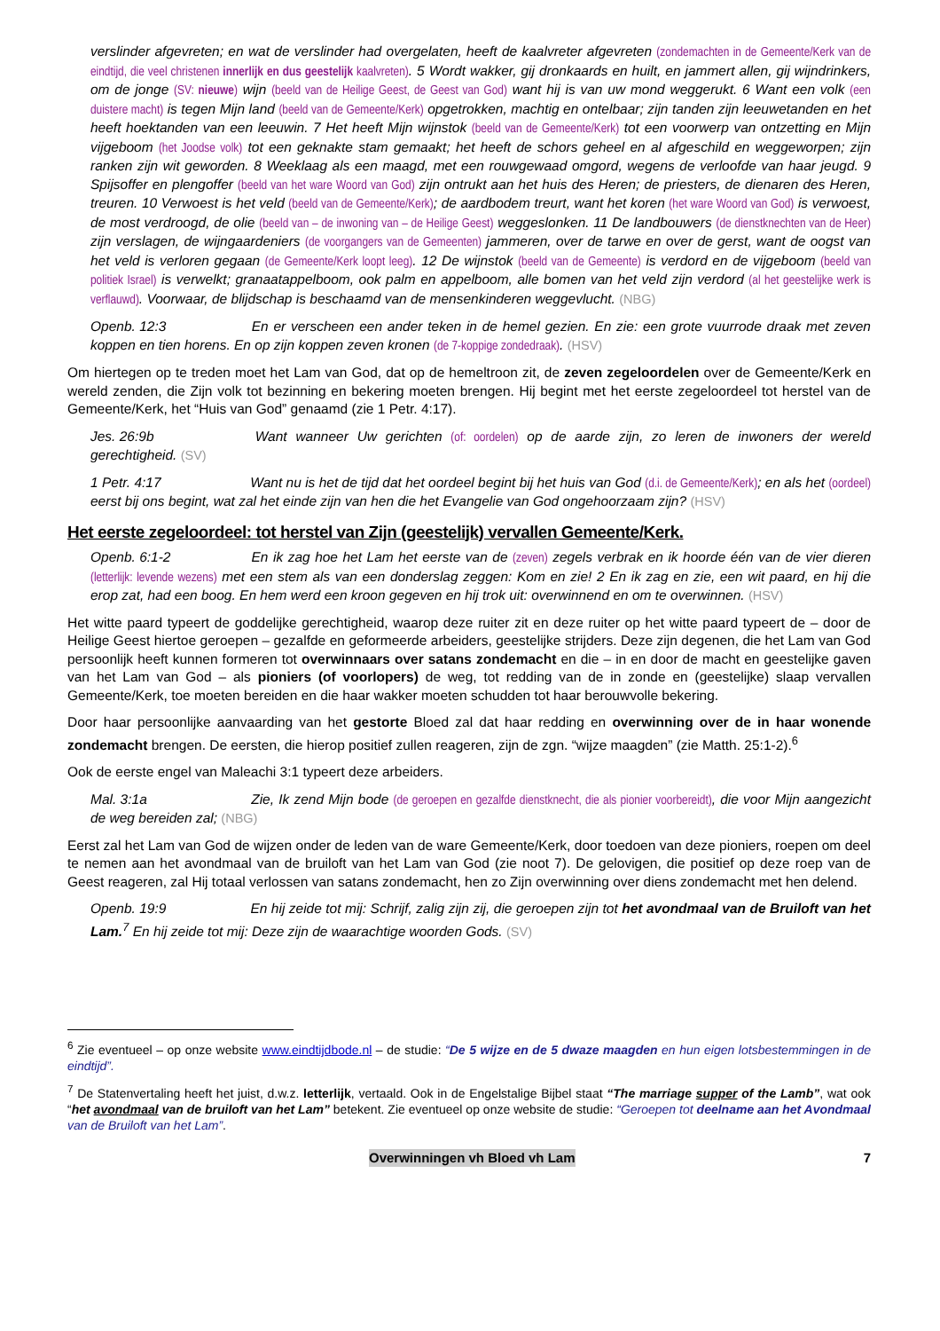verslinder afgevreten; en wat de verslinder had overgelaten, heeft de kaalvreter afgevreten (zondemachten in de Gemeente/Kerk van de eindtijd, die veel christenen innerlijk en dus geestelijk kaalvreten). 5 Wordt wakker, gij dronkaards en huilt, en jammert allen, gij wijndrinkers, om de jonge (SV: nieuwe) wijn (beeld van de Heilige Geest, de Geest van God) want hij is van uw mond weggerukt. 6 Want een volk (een duistere macht) is tegen Mijn land (beeld van de Gemeente/Kerk) opgetrokken, machtig en ontelbaar; zijn tanden zijn leeuwetanden en het heeft hoektanden van een leeuwin. 7 Het heeft Mijn wijnstok (beeld van de Gemeente/Kerk) tot een voorwerp van ontzetting en Mijn vijgeboom (het Joodse volk) tot een geknakte stam gemaakt; het heeft de schors geheel en al afgeschild en weggeworpen; zijn ranken zijn wit geworden. 8 Weeklaag als een maagd, met een rouwgewaad omgord, wegens de verloofde van haar jeugd. 9 Spijsoffer en plengoffer (beeld van het ware Woord van God) zijn ontrukt aan het huis des Heren; de priesters, de dienaren des Heren, treuren. 10 Verwoest is het veld (beeld van de Gemeente/Kerk); de aardbodem treurt, want het koren (het ware Woord van God) is verwoest, de most verdroogd, de olie (beeld van – de inwoning van – de Heilige Geest) weggeslonken. 11 De landbouwers (de dienstknechten van de Heer) zijn verslagen, de wijngaardeniers (de voorgangers van de Gemeenten) jammeren, over de tarwe en over de gerst, want de oogst van het veld is verloren gegaan (de Gemeente/Kerk loopt leeg). 12 De wijnstok (beeld van de Gemeente) is verdord en de vijgeboom (beeld van politiek Israel) is verwelkt; granaatappelboom, ook palm en appelboom, alle bomen van het veld zijn verdord (al het geestelijke werk is verflauwd). Voorwaar, de blijdschap is beschaamd van de mensenkinderen weggevlucht. (NBG)
Openb. 12:3 En er verscheen een ander teken in de hemel gezien. En zie: een grote vuurrode draak met zeven koppen en tien horens. En op zijn koppen zeven kronen (de 7-koppige zondedraak). (HSV)
Om hiertegen op te treden moet het Lam van God, dat op de hemeltroon zit, de zeven zegeloordelen over de Gemeente/Kerk en wereld zenden, die Zijn volk tot bezinning en bekering moeten brengen. Hij begint met het eerste zegeloordeel tot herstel van de Gemeente/Kerk, het “Huis van God” genaamd (zie 1 Petr. 4:17).
Jes. 26:9b Want wanneer Uw gerichten (of: oordelen) op de aarde zijn, zo leren de inwoners der wereld gerechtigheid. (SV)
1 Petr. 4:17 Want nu is het de tijd dat het oordeel begint bij het huis van God (d.i. de Gemeente/Kerk); en als het (oordeel) eerst bij ons begint, wat zal het einde zijn van hen die het Evangelie van God ongehoorzaam zijn? (HSV)
Het eerste zegeloordeel: tot herstel van Zijn (geestelijk) vervallen Gemeente/Kerk.
Openb. 6:1-2 En ik zag hoe het Lam het eerste van de (zeven) zegels verbrak en ik hoorde één van de vier dieren (letterlijk: levende wezens) met een stem als van een donderslag zeggen: Kom en zie! 2 En ik zag en zie, een wit paard, en hij die erop zat, had een boog. En hem werd een kroon gegeven en hij trok uit: overwinnend en om te overwinnen. (HSV)
Het witte paard typeert de goddelijke gerechtigheid, waarop deze ruiter zit en deze ruiter op het witte paard typeert de – door de Heilige Geest hiertoe geroepen – gezalfde en geformeerde arbeiders, geestelijke strijders. Deze zijn degenen, die het Lam van God persoonlijk heeft kunnen formeren tot overwinnaars over satans zondemacht en die – in en door de macht en geestelijke gaven van het Lam van God – als pioniers (of voorlopers) de weg, tot redding van de in zonde en (geestelijke) slaap vervallen Gemeente/Kerk, toe moeten bereiden en die haar wakker moeten schudden tot haar berouwvolle bekering.
Door haar persoonlijke aanvaarding van het gestorte Bloed zal dat haar redding en overwinning over de in haar wonende zondemacht brengen. De eersten, die hierop positief zullen reageren, zijn de zgn. “wijze maagden” (zie Matth. 25:1-2).<sup>6</sup>
Ook de eerste engel van Maleachi 3:1 typeert deze arbeiders.
Mal. 3:1a Zie, Ik zend Mijn bode (de geroepen en gezalfde dienstknecht, die als pionier voorbereidt), die voor Mijn aangezicht de weg bereiden zal; (NBG)
Eerst zal het Lam van God de wijzen onder de leden van de ware Gemeente/Kerk, door toedoen van deze pioniers, roepen om deel te nemen aan het avondmaal van de bruiloft van het Lam van God (zie noot 7). De gelovigen, die positief op deze roep van de Geest reageren, zal Hij totaal verlossen van satans zondemacht, hen zo Zijn overwinning over diens zondemacht met hen delend.
Openb. 19:9 En hij zeide tot mij: Schrijf, zalig zijn zij, die geroepen zijn tot het avondmaal van de Bruiloft van het Lam.<sup>7</sup> En hij zeide tot mij: Deze zijn de waarachtige woorden Gods. (SV)
<sup>6</sup> Zie eventueel – op onze website www.eindtijdbode.nl – de studie: “De 5 wijze en de 5 dwaze maagden en hun eigen lotsbestemmingen in de eindtijd”.
<sup>7</sup> De Statenvertaling heeft het juist, d.w.z. letterlijk, vertaald. Ook in de Engelstalige Bijbel staat “The marriage supper of the Lamb”, wat ook “het avondmaal van de bruiloft van het Lam” betekent. Zie eventueel op onze website de studie: “Geroepen tot deelname aan het Avondmaal van de Bruiloft van het Lam”.
Overwinningen vh Bloed vh Lam 7